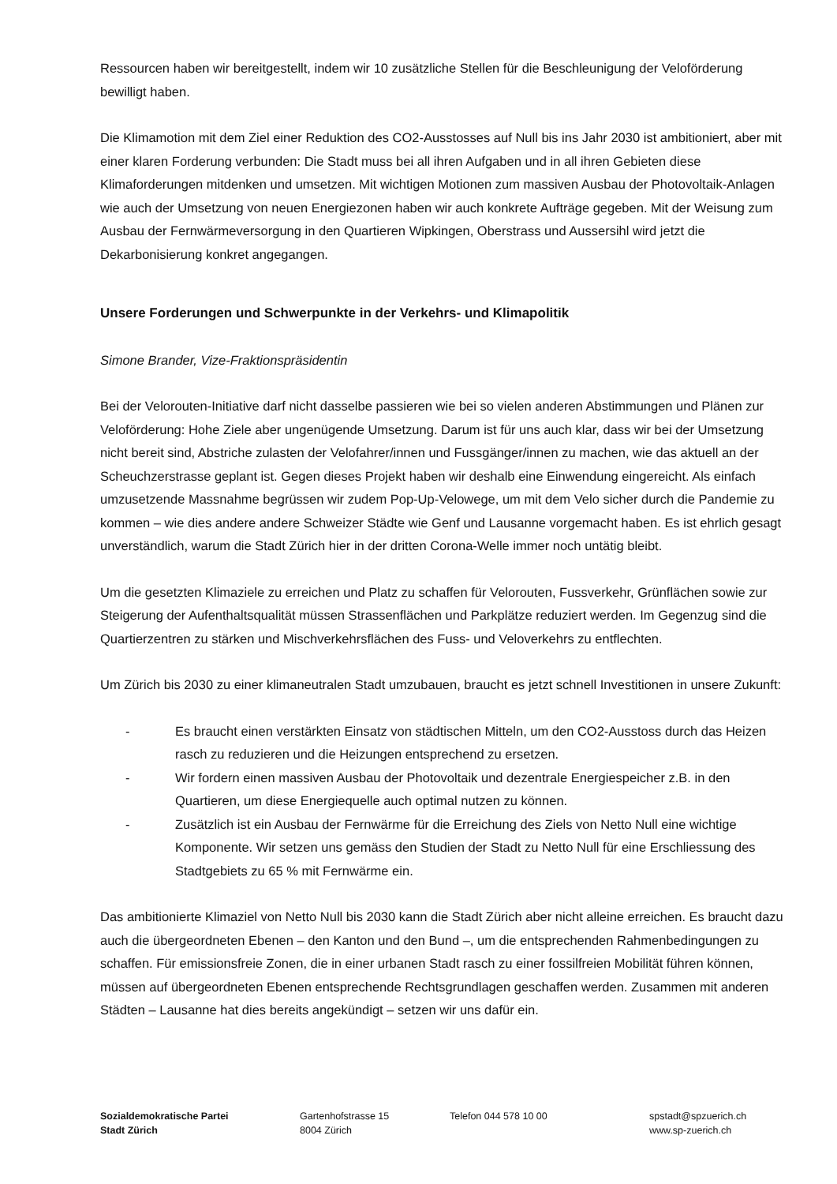Ressourcen haben wir bereitgestellt, indem wir 10 zusätzliche Stellen für die Beschleunigung der Veloförderung bewilligt haben.
Die Klimamotion mit dem Ziel einer Reduktion des CO2-Ausstosses auf Null bis ins Jahr 2030 ist ambitioniert, aber mit einer klaren Forderung verbunden: Die Stadt muss bei all ihren Aufgaben und in all ihren Gebieten diese Klimaforderungen mitdenken und umsetzen. Mit wichtigen Motionen zum massiven Ausbau der Photovoltaik-Anlagen wie auch der Umsetzung von neuen Energiezonen haben wir auch konkrete Aufträge gegeben. Mit der Weisung zum Ausbau der Fernwärmeversorgung in den Quartieren Wipkingen, Oberstrass und Aussersihl wird jetzt die Dekarbonisierung konkret angegangen.
Unsere Forderungen und Schwerpunkte in der Verkehrs- und Klimapolitik
Simone Brander, Vize-Fraktionspräsidentin
Bei der Velorouten-Initiative darf nicht dasselbe passieren wie bei so vielen anderen Abstimmungen und Plänen zur Veloförderung: Hohe Ziele aber ungenügende Umsetzung. Darum ist für uns auch klar, dass wir bei der Umsetzung nicht bereit sind, Abstriche zulasten der Velofahrer/innen und Fussgänger/innen zu machen, wie das aktuell an der Scheuchzerstrasse geplant ist. Gegen dieses Projekt haben wir deshalb eine Einwendung eingereicht. Als einfach umzusetzende Massnahme begrüssen wir zudem Pop-Up-Velowege, um mit dem Velo sicher durch die Pandemie zu kommen – wie dies andere andere Schweizer Städte wie Genf und Lausanne vorgemacht haben. Es ist ehrlich gesagt unverständlich, warum die Stadt Zürich hier in der dritten Corona-Welle immer noch untätig bleibt.
Um die gesetzten Klimaziele zu erreichen und Platz zu schaffen für Velorouten, Fussverkehr, Grünflächen sowie zur Steigerung der Aufenthaltsqualität müssen Strassenflächen und Parkplätze reduziert werden. Im Gegenzug sind die Quartierzentren zu stärken und Mischverkehrsflächen des Fuss- und Veloverkehrs zu entflechten.
Um Zürich bis 2030 zu einer klimaneutralen Stadt umzubauen, braucht es jetzt schnell Investitionen in unsere Zukunft:
- Es braucht einen verstärkten Einsatz von städtischen Mitteln, um den CO2-Ausstoss durch das Heizen rasch zu reduzieren und die Heizungen entsprechend zu ersetzen.
- Wir fordern einen massiven Ausbau der Photovoltaik und dezentrale Energiespeicher z.B. in den Quartieren, um diese Energiequelle auch optimal nutzen zu können.
- Zusätzlich ist ein Ausbau der Fernwärme für die Erreichung des Ziels von Netto Null eine wichtige Komponente. Wir setzen uns gemäss den Studien der Stadt zu Netto Null für eine Erschliessung des Stadtgebiets zu 65 % mit Fernwärme ein.
Das ambitionierte Klimaziel von Netto Null bis 2030 kann die Stadt Zürich aber nicht alleine erreichen. Es braucht dazu auch die übergeordneten Ebenen – den Kanton und den Bund –, um die entsprechenden Rahmenbedingungen zu schaffen. Für emissionsfreie Zonen, die in einer urbanen Stadt rasch zu einer fossilfreien Mobilität führen können, müssen auf übergeordneten Ebenen entsprechende Rechtsgrundlagen geschaffen werden. Zusammen mit anderen Städten – Lausanne hat dies bereits angekündigt – setzen wir uns dafür ein.
Sozialdemokratische Partei
Stadt Zürich
Gartenhofstrasse 15
8004 Zürich
Telefon 044 578 10 00 spstadt@spzuerich.ch
www.sp-zuerich.ch